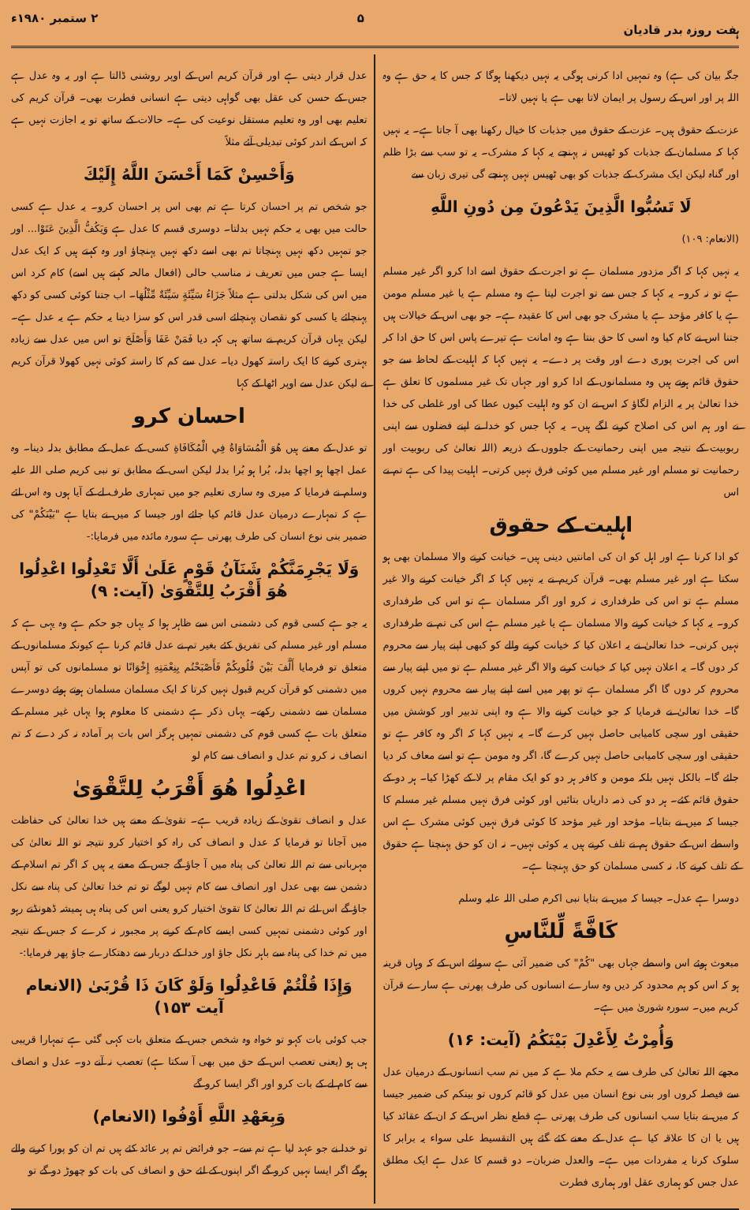ہفت روزہ بدر قادیان ۵ ۲ ستمبر ۱۹۸۰ء
جگہ بیان کی ہے) وہ تمہیں ادا کرنی ہوگی یہ نہیں دیکھنا ہوگا کہ جس کا یہ حق ہے وہ اللہ پر اور اس کے رسول پر ایمان لاتا بھی ہے یا نہیں لاتا۔
عزت کے حقوق ہیں۔ عزت کے حقوق میں جذبات کا خیال رکھنا بھی آ جاتا ہے۔ یہ نہیں کہا کہ مسلمان کے جذبات کو ٹھیس نہ پہنچے یہ کہا کہ مشرک۔ یہ تو سب سے بڑا ظلم اور گناہ لیکن ایک مشرک کے جذبات کو بھی ٹھیس نہیں پہنچے گی تیری زبان سے
لَا تَسُبُّوا الَّذِينَ يَدْعُونَ مِن دُونِ اللَّهِ
(الانعام: ۱۰۹)
یہ نہیں کہا کہ اگر مزدور مسلمان ہے تو اجرت کے حقوق اسے ادا کرو اگر غیر مسلم ہے تو نہ کرو۔ یہ کہا کہ جس سے تو اجرت لیتا ہے وہ مسلم ہے یا غیر مسلم مومن ہے یا کافر مؤحد ہے یا مشرک جو بھی اس کا عقیدہ ہے۔ جو بھی اس کے خیالات ہیں جتنا اس نے کام کیا وہ اسی کا حق بنتا ہے وہ امانت ہے تیرے پاس اس کا حق ادا کر اس کی اجرت پوری دے اور وقت پر دے۔ یہ نہیں کہا کہ اہلیت کے لحاظ سے جو حقوق قائم ہوتے ہیں وہ مسلمانوں کے ادا کرو اور جہاں تک غیر مسلموں کا تعلق ہے خدا تعالیٰ پر یہ الزام لگاؤ کہ اس نے ان کو وہ اہلیت کیوں عطا کی اور غلطی کی خدا نے اور ہم اس کی اصلاح کرنے لگے ہیں۔ یہ کہا جس کو خدا نے اپنے فضلوں سے اپنی ربوبیت کے نتیجہ میں اپنی رحمانیت کے جلووں کے ذریعہ (اللہ تعالیٰ کی ربوبیت اور رحمانیت تو مسلم اور غیر مسلم میں کوئی فرق نہیں کرتی۔ اہلیت پیدا کی ہے تم نے اس
اہلیت کے حقوق
کو ادا کرنا ہے اور اہل کو ان کی امانتیں دینی ہیں۔ خیانت کرنے والا مسلمان بھی ہو سکتا ہے اور غیر مسلم بھی۔ قرآن کریم نے یہ نہیں کہا کہ اگر خیانت کرنے والا غیر مسلم ہے تو اس کی طرفداری نہ کرو اور اگر مسلمان ہے تو اس کی طرفداری کرو۔ یہ کہا کہ خیانت کرنے والا مسلمان ہے یا غیر مسلم ہے اس کی تم نے طرفداری نہیں کرنی۔ خدا تعالیٰ نے یہ اعلان کیا کہ خیانت کرنے والے کو کبھی اپنے پیار سے محروم کر دوں گا۔ یہ اعلان نہیں کیا کہ خیانت کرنے والا اگر غیر مسلم ہے تو میں اپنے پیار سے محروم کر دوں گا اگر مسلمان ہے تو پھر میں اسے اپنے پیار سے محروم نہیں کروں گا۔ خدا تعالیٰ نے فرمایا کہ جو خیانت کرنے والا ہے وہ اپنی تدبیر اور کوشش میں حقیقی اور سچی کامیابی حاصل نہیں کرے گا۔ یہ نہیں کہا کہ اگر وہ کافر ہے تو حقیقی اور سچی کامیابی حاصل نہیں کرے گا، اگر وہ مومن ہے تو اسے معاف کر دیا جائے گا۔ بالکل نہیں بلکہ مومن و کافر ہر دو کو ایک مقام پر لا کے کھڑا کیا۔ ہر دو کے حقوق قائم کئے۔ ہر دو کی ذمہ داریاں بتائیں اور کوئی فرق نہیں مسلم غیر مسلم کا جیسا کہ میں نے بتایا۔ مؤحد اور غیر مؤحد کا کوئی فرق نہیں کوئی مشرک ہے اس واسطے اس کے حقوق ہم نے تلف کرنے ہیں یہ کوئی نہیں۔ نہ ان کو حق پہنچتا ہے حقوق کے تلف کرنے کا، نہ کسی مسلمان کو حق پہنچتا ہے۔
دوسرا ہے عدل۔ جیسا کہ میں نے بتایا نبی اکرم صلی اللہ علیہ وسلم
كَافَّةً لِّلنَّاسِ
مبعوث ہوئے اس واسطے جہاں بھی "کُمْ" کی ضمیر آئی ہے سوائے اس کے کہ وہاں قرینہ ہو کہ اس کو ہم محدود کر دیں وہ سارے انسانوں کی طرف پھرتی ہے سارے قرآن کریم میں۔ سورہ شوریٰ میں ہے۔
وَأُمِرْتُ لِأَعْدِلَ بَيْنَكُمُ (آیت: ۱۶)
مجھے اللہ تعالیٰ کی طرف سے یہ حکم ملا ہے کہ میں تم سب انسانوں کے درمیان عدل سے فیصلہ کروں اور بنی نوع انسان میں عدل کو قائم کروں تو بینکم کی ضمیر جیسا کہ میں نے بتایا سب انسانوں کی طرف پھرتی ہے قطع نظر اس کے کہ ان کے عقائد کیا ہیں یا ان کا علاقہ کیا ہے عدل کے معنے کئے گئے ہیں التقسیط علی سواء یہ برابر کا سلوک کرنا یہ مفردات میں ہے۔ والعدل ضربان۔ دو قسم کا عدل ہے ایک مطلق عدل جس کو ہماری عقل اور ہماری فطرت
عدل قرار دیتی ہے اور قرآن کریم اس کے اوپر روشنی ڈالتا ہے اور یہ وہ عدل ہے جس کے حسن کی عقل بھی گواہی دیتی ہے انسانی فطرت بھی۔ قرآن کریم کی تعلیم بھی اور وہ تعلیم مستقل نوعیت کی ہے۔ حالات کے ساتھ تو یہ اجازت نہیں ہے کہ اس کے اندر کوئی تبدیلی آئے مثلاً
وَأَحْسِنْ كَمَا أَحْسَنَ اللَّهُ إِلَيْكَ
جو شخص تم پر احسان کرتا ہے تم بھی اس پر احسان کرو۔ یہ عدل ہے کسی حالت میں بھی یہ حکم نہیں بدلتا۔ دوسری قسم کا عدل ہے وَيَكُفُّ الَّذِينَ عَتَوْا... اور جو تمہیں دکھ نہیں پہنچاتا تم بھی اسے دکھ نہیں پہنچاؤ اور وہ کہتے ہیں کہ ایک عدل ایسا ہے جس میں تعریف نہ مناسب حالی (افعال مالحہ کہتے ہیں اسے) کام کرد اس میں اس کی شکل بدلتی ہے مثلاً جَزَاءُ سَيِّئَةٍ سَيِّئَةٌ مِّثْلُهَا۔ اب جتنا کوئی کسی کو دکھ پہنچائے یا کسی کو نقصان پہنچائے اسی قدر اس کو سزا دینا یہ حکم ہے یہ عدل ہے۔ لیکن یہاں قرآن کریم نے ساتھ ہی کہہ دیا فَمَنْ عَفَا وَأَصْلَحَ تو اس میں عدل سے زیادہ بہتری کرنے کا ایک راستہ کھول دیا۔ عدل سے کم کا راستہ کوئی نہیں کھولا قرآن کریم نے لیکن عدل سے اوپر اٹھا کے کہا
احسان کرو
تو عدل کے معنے ہیں هُوَ الْمُسَاوَاةُ فِي الْمُكَافَاةِ کسی کے عمل کے مطابق بدلہ دینا۔ وہ عمل اچھا ہو اچھا بدلہ، بُرا ہو بُرا بدلہ لیکن اسی کے مطابق تو نبی کریم صلی اللہ علیہ وسلم نے فرمایا کہ میری وہ ساری تعلیم جو میں تمہاری طرف لے کے آیا ہوں وہ اس لئے ہے کہ تمہارے درمیان عدل قائم کیا جائے اور جیسا کہ میں نے بتایا ہے "بَيْنَكُمْ" کی ضمیر بنی نوع انسان کی طرف پھرتی ہے سورہ مائدہ میں فرمایا:-
وَلَا يَجْرِمَنَّكُمْ شَنَآنُ قَوْمٍ عَلَىٰ أَلَّا تَعْدِلُوا اعْدِلُوا هُوَ أَقْرَبُ لِلتَّقْوَىٰ (آیت: ۹)
یہ جو ہے کسی قوم کی دشمنی اس سے ظاہر ہوا کہ یہاں جو حکم ہے وہ یہی ہے کہ مسلم اور غیر مسلم کی تفریق کئے بغیر تم نے عدل قائم کرنا ہے کیونکہ مسلمانوں کے متعلق تو فرمایا أَلَّفَ بَيْنَ قُلُوبِكُمْ فَأَصْبَحْتُم بِنِعْمَتِهِ إِخْوَانًا تو مسلمانوں کی تو آپس میں دشمنی کو قرآن کریم قبول نہیں کرتا کہ ایک مسلمان مسلمان ہوتے ہوئے دوسرے مسلمان سے دشمنی رکھے۔ یہاں ذکر ہے دشمنی کا معلوم ہوا یہاں غیر مسلم کے متعلق بات ہے کسی قوم کی دشمنی تمہیں ہرگز اس بات پر آمادہ نہ کر دے کہ تم انصاف نہ کرو تم عدل و انصاف سے کام لو
اعْدِلُوا هُوَ أَقْرَبُ لِلتَّقْوَىٰ
عدل و انصاف تقویٰ کے زیادہ قریب ہے۔ تقویٰ کے معنے ہیں خدا تعالیٰ کی حفاظت میں آجانا تو فرمایا کہ عدل و انصاف کی راہ کو اختیار کرو نتیجہ تو اللہ تعالیٰ کی مہربانی سے تم اللہ تعالیٰ کی پناہ میں آ جاؤ گے جس کے معنے یہ ہیں کہ اگر تم اسلام کے دشمن سے بھی عدل اور انصاف سے کام نہیں لوگے تو تم خدا تعالیٰ کی پناہ سے نکل جاؤ گے اس لئے تم اللہ تعالیٰ کا تقویٰ اختیار کرو یعنی اس کی پناہ ہی ہمیشہ ڈھونڈتے رہو اور کوئی دشمنی تمہیں کسی ایسے کام کے کرنے پر مجبور نہ کرے کہ جس کے نتیجہ میں تم خدا کی پناہ سے باہر نکل جاؤ اور خدا کے دربار سے دھتکارے جاؤ پھر فرمایا:-
وَإِذَا قُلْتُمْ فَاعْدِلُوا وَلَوْ كَانَ ذَا قُرْبَىٰ (الانعام آیت ۱۵۳)
جب کوئی بات کہو تو خواہ وہ شخص جس کے متعلق بات کہی گئی ہے تمہارا قریبی ہی ہو (یعنی تعصب اس کے حق میں بھی آ سکتا ہے) تعصب نہ آنے دو۔ عدل و انصاف سے کام لے کے بات کرو اور اگر ایسا کرو گے
وَبِعَهْدِ اللَّهِ أَوْفُوا (الانعام)
تو خدا نے جو عہد لیا ہے تم سے۔ جو فرائض تم پر عائد کئے ہیں تم ان کو پورا کرنے والے ہوگے اگر ایسا نہیں کرو گے اگر اپنوں کے لئے حق و انصاف کی بات کو چھوڑ دو گے تو